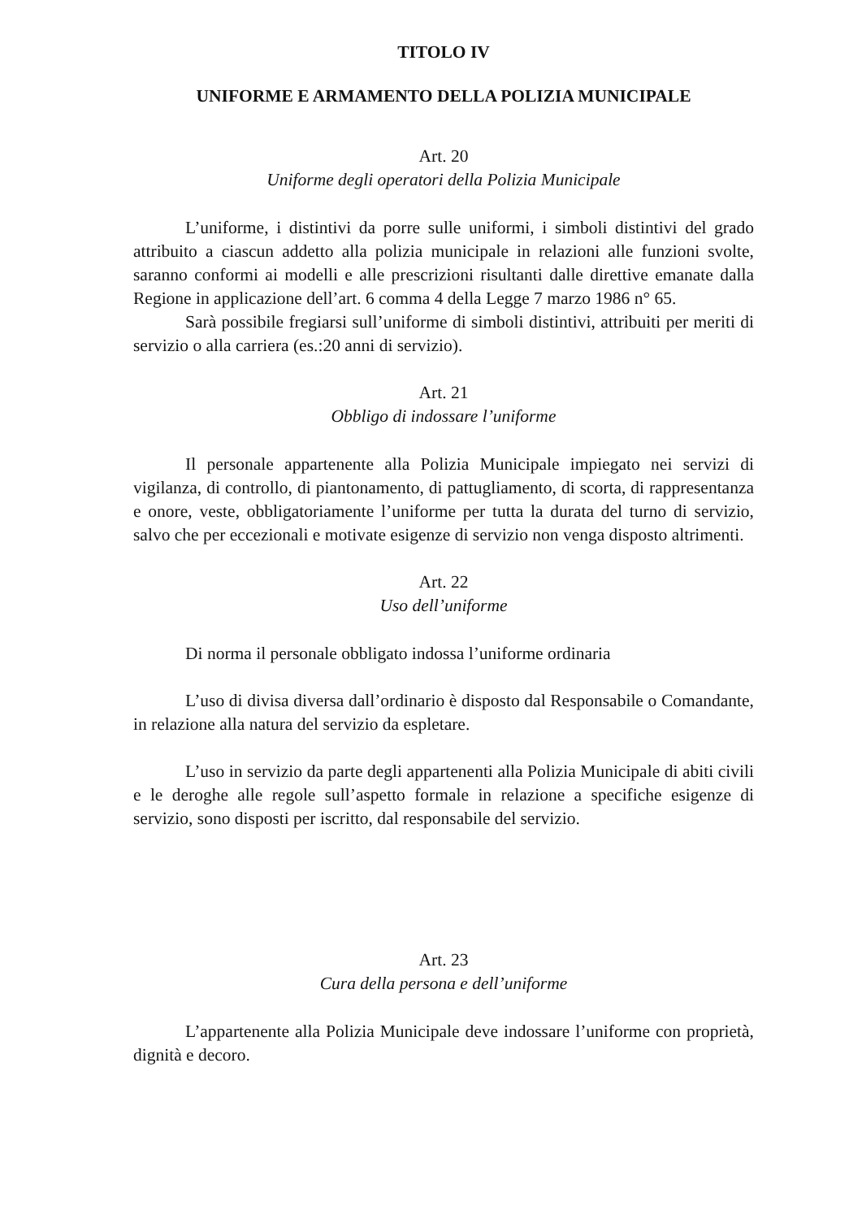TITOLO IV
UNIFORME E ARMAMENTO DELLA POLIZIA MUNICIPALE
Art. 20
Uniforme degli operatori della Polizia Municipale
L’uniforme, i distintivi da porre sulle uniformi, i simboli distintivi del grado attribuito a ciascun addetto alla polizia municipale in relazioni alle funzioni svolte, saranno conformi ai modelli e alle prescrizioni risultanti dalle direttive emanate dalla Regione in applicazione dell’art. 6 comma 4 della Legge 7 marzo 1986 n° 65.
Sarà possibile fregiarsi sull’uniforme di simboli distintivi, attribuiti per meriti di servizio o alla carriera (es.:20 anni di servizio).
Art. 21
Obbligo di indossare l’uniforme
Il personale appartenente alla Polizia Municipale impiegato nei servizi di vigilanza, di controllo, di piantonamento, di pattugliamento, di scorta, di rappresentanza e onore, veste, obbligatoriamente l’uniforme per tutta la durata del turno di servizio, salvo che per eccezionali e motivate esigenze di servizio non venga disposto altrimenti.
Art. 22
Uso dell’uniforme
Di norma il personale obbligato indossa l’uniforme ordinaria
L’uso di divisa diversa dall’ordinario è disposto dal Responsabile o Comandante, in relazione alla natura del servizio da espletare.
L’uso in servizio da parte degli appartenenti alla Polizia Municipale di abiti civili e le deroghe alle regole sull’aspetto formale in relazione a specifiche esigenze di servizio, sono disposti per iscritto, dal responsabile del servizio.
Art. 23
Cura della persona e dell’uniforme
L’appartenente alla Polizia Municipale deve indossare l’uniforme con proprietà, dignità e decoro.